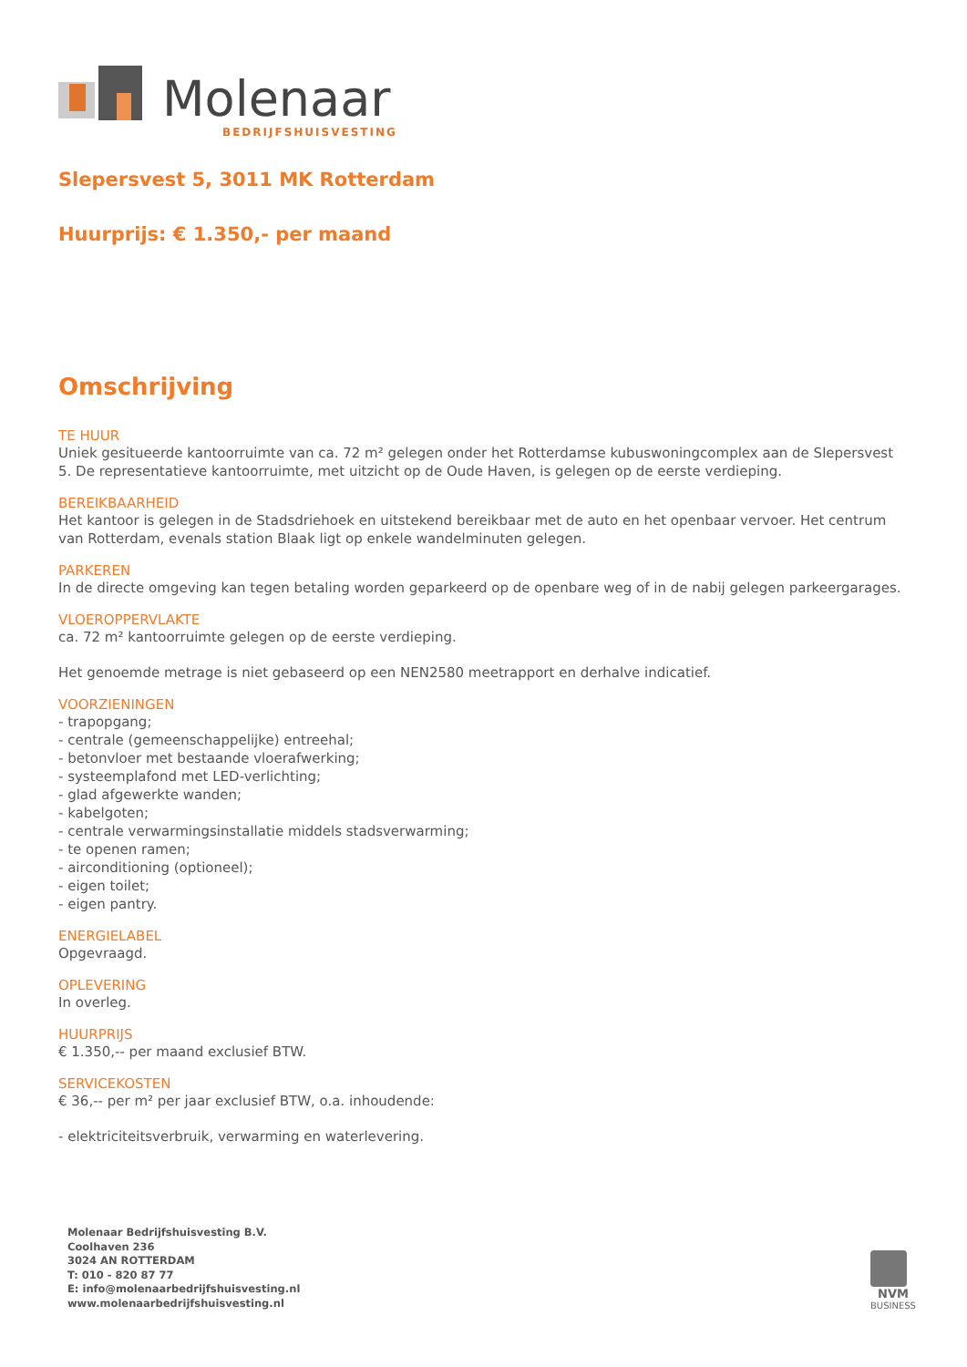Molenaar
BEDRIJFSHUISVESTING
Slepersvest 5, 3011 MK Rotterdam
Huurprijs: € 1.350,- per maand
Omschrijving
TE HUUR
Uniek gesitueerde kantoorruimte van ca. 72 m² gelegen onder het Rotterdamse kubuswoningcomplex aan de Slepersvest 5. De representatieve kantoorruimte, met uitzicht op de Oude Haven, is gelegen op de eerste verdieping.
BEREIKBAARHEID
Het kantoor is gelegen in de Stadsdriehoek en uitstekend bereikbaar met de auto en het openbaar vervoer. Het centrum van Rotterdam, evenals station Blaak ligt op enkele wandelminuten gelegen.
PARKEREN
In de directe omgeving kan tegen betaling worden geparkeerd op de openbare weg of in de nabij gelegen parkeergarages.
VLOEROPPERVLAKTE
ca. 72 m² kantoorruimte gelegen op de eerste verdieping.
Het genoemde metrage is niet gebaseerd op een NEN2580 meetrapport en derhalve indicatief.
VOORZIENINGEN
- trapopgang;
- centrale (gemeenschappelijke) entreehal;
- betonvloer met bestaande vloerafwerking;
- systeemplafond met LED-verlichting;
- glad afgewerkte wanden;
- kabelgoten;
- centrale verwarmingsinstallatie middels stadsverwarming;
- te openen ramen;
- airconditioning (optioneel);
- eigen toilet;
- eigen pantry.
ENERGIELABEL
Opgevraagd.
OPLEVERING
In overleg.
HUURPRIJS
€ 1.350,-- per maand exclusief BTW.
SERVICEKOSTEN
€ 36,-- per m² per jaar exclusief BTW, o.a. inhoudende:
- elektriciteitsverbruik, verwarming en waterlevering.
Molenaar Bedrijfshuisvesting B.V.
Coolhaven 236
3024 AN ROTTERDAM
T: 010 - 820 87 77
E: info@molenaarbedrijfshuisvesting.nl
www.molenaarbedrijfshuisvesting.nl
NVM
BUSINESS